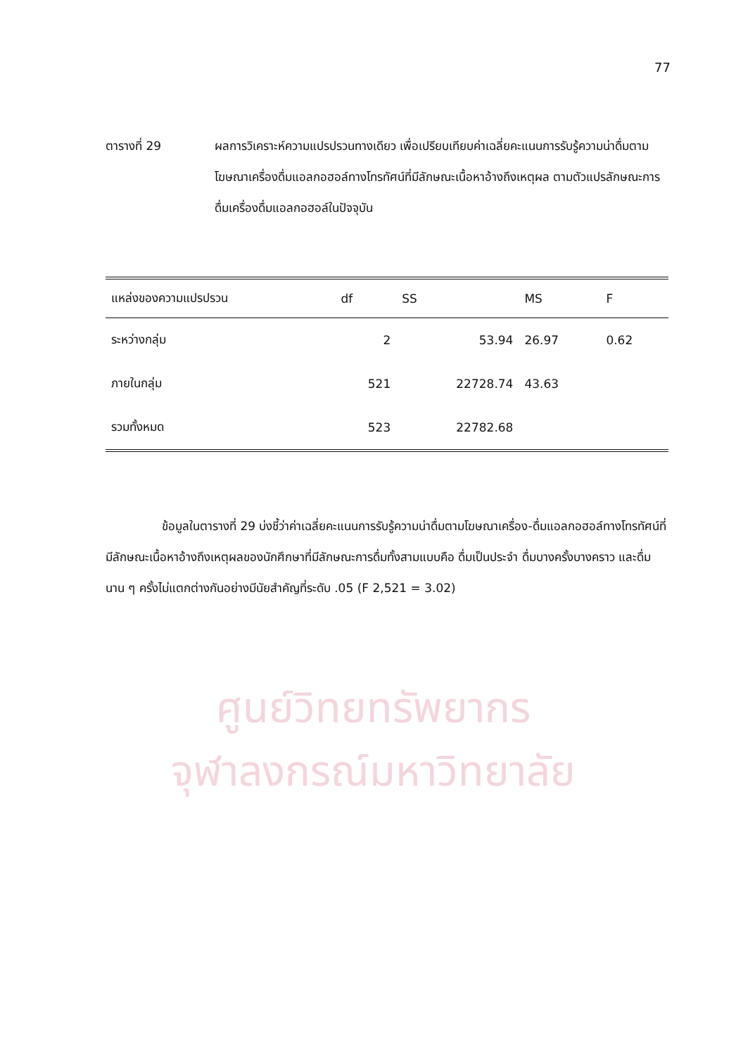ศูนย์วิทยทรัพยากร
จุฬาลงกรณ์มหาวิทยาลัย
77
ตารางที่ 29 ผลการวิเคราะห์ความแปรปรวนทางเดียว เพื่อเปรียบเทียบค่าเฉลี่ยคะแนนการรับรู้ความน่าดื่มตามโฆษณาเครื่องดื่มแอลกอฮอล์ทางโทรทัศน์ที่มีลักษณะเนื้อหาอ้างถึงเหตุผล ตามตัวแปรลักษณะการดื่มเครื่องดื่มแอลกอฮอล์ในปัจจุบัน
| แหล่งของความแปรปรวน | df | SS | MS | F |
| --- | --- | --- | --- | --- |
| ระหว่างกลุ่ม | 2 | 53.94 | 26.97 | 0.62 |
| ภายในกลุ่ม | 521 | 22728.74 | 43.63 | |
| รวมทั้งหมด | 523 | 22782.68 | | |
ข้อมูลในตารางที่ 29 บ่งชี้ว่าค่าเฉลี่ยคะแนนการรับรู้ความน่าดื่มตามโฆษณาเครื่อง-ดื่มแอลกอฮอล์ทางโทรทัศน์ที่มีลักษณะเนื้อหาอ้างถึงเหตุผลของนักศึกษาที่มีลักษณะการดื่มทั้งสามแบบคือ ดื่มเป็นประจำ ดื่มบางครั้งบางคราว และดื่มนาน ๆ ครั้งไม่แตกต่างกันอย่างมีนัยสำคัญที่ระดับ .05 (F 2,521 = 3.02)